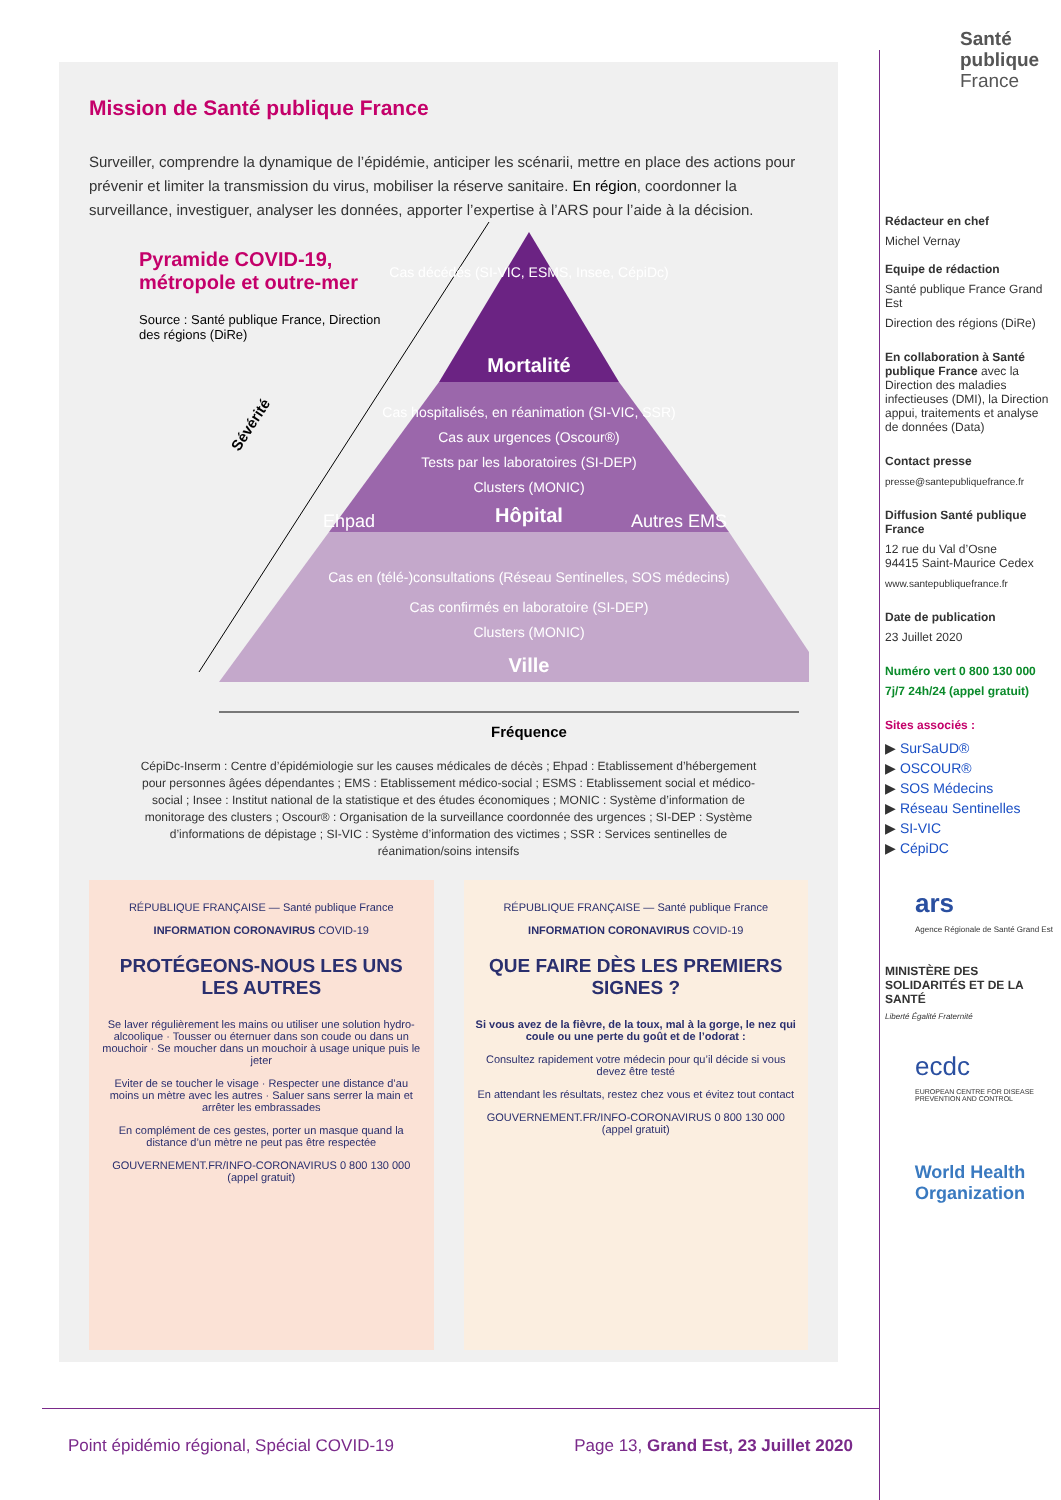Santé
publique
France
Mission de Santé publique France
Surveiller, comprendre la dynamique de l’épidémie, anticiper les scénarii, mettre en place des actions pour prévenir et limiter la transmission du virus, mobiliser la réserve sanitaire. En région, coordonner la surveillance, investiguer, analyser les données, apporter l’expertise à l’ARS pour l’aide à la décision.
Pyramide COVID-19, métropole et outre-mer
Source : Santé publique France, Direction des régions (DiRe)
Cas décédés (SI-VIC, ESMS, Insee, CépiDc)
Mortalité
Cas hospitalisés, en réanimation (SI-VIC, SSR)
Cas aux urgences (Oscour®)
Tests par les laboratoires (SI-DEP)
Clusters (MONIC)
Hôpital
Ehpad
Autres EMS
Cas en (télé-)consultations (Réseau Sentinelles, SOS médecins)
Cas confirmés en laboratoire (SI-DEP)
Clusters (MONIC)
Ville
Sévérité
Fréquence
CépiDc-Inserm : Centre d’épidémiologie sur les causes médicales de décès ; Ehpad : Etablissement d’hébergement pour personnes âgées dépendantes ; EMS : Etablissement médico-social ; ESMS : Etablissement social et médico-social ; Insee : Institut national de la statistique et des études économiques ; MONIC : Système d’information de monitorage des clusters ; Oscour® : Organisation de la surveillance coordonnée des urgences ; SI-DEP : Système d’informations de dépistage ; SI-VIC : Système d’information des victimes ; SSR : Services sentinelles de réanimation/soins intensifs
RÉPUBLIQUE FRANÇAISE — Santé publique France
INFORMATION CORONAVIRUS COVID-19
PROTÉGEONS-NOUS LES UNS LES AUTRES
Se laver régulièrement les mains ou utiliser une solution hydro-alcoolique · Tousser ou éternuer dans son coude ou dans un mouchoir · Se moucher dans un mouchoir à usage unique puis le jeter
Eviter de se toucher le visage · Respecter une distance d’au moins un mètre avec les autres · Saluer sans serrer la main et arrêter les embrassades
En complément de ces gestes, porter un masque quand la distance d’un mètre ne peut pas être respectée
GOUVERNEMENT.FR/INFO-CORONAVIRUS 0 800 130 000 (appel gratuit)
RÉPUBLIQUE FRANÇAISE — Santé publique France
INFORMATION CORONAVIRUS COVID-19
QUE FAIRE DÈS LES PREMIERS SIGNES ?
Si vous avez de la fièvre, de la toux, mal à la gorge, le nez qui coule ou une perte du goût et de l’odorat :
Consultez rapidement votre médecin pour qu’il décide si vous devez être testé
En attendant les résultats, restez chez vous et évitez tout contact
GOUVERNEMENT.FR/INFO-CORONAVIRUS 0 800 130 000 (appel gratuit)
Rédacteur en chef
Michel Vernay
Equipe de rédaction
Santé publique France Grand Est
Direction des régions (DiRe)
En collaboration à Santé publique France avec la Direction des maladies infectieuses (DMI), la Direction appui, traitements et analyse de données (Data)
Contact presse
presse@santepubliquefrance.fr
Diffusion Santé publique France
12 rue du Val d’Osne
94415 Saint-Maurice Cedex
www.santepubliquefrance.fr
Date de publication
23 Juillet 2020
Numéro vert 0 800 130 000
7j/7 24h/24 (appel gratuit)
Sites associés :
▶ SurSaUD®
▶ OSCOUR®
▶ SOS Médecins
▶ Réseau Sentinelles
▶ SI-VIC
▶ CépiDC
ars
Agence Régionale de Santé Grand Est
MINISTÈRE DES SOLIDARITÉS ET DE LA SANTÉ
Liberté Égalité Fraternité
ecdc
EUROPEAN CENTRE FOR DISEASE PREVENTION AND CONTROL
World Health Organization
Point épidémio régional, Spécial COVID-19 Page 13, Grand Est, 23 Juillet 2020